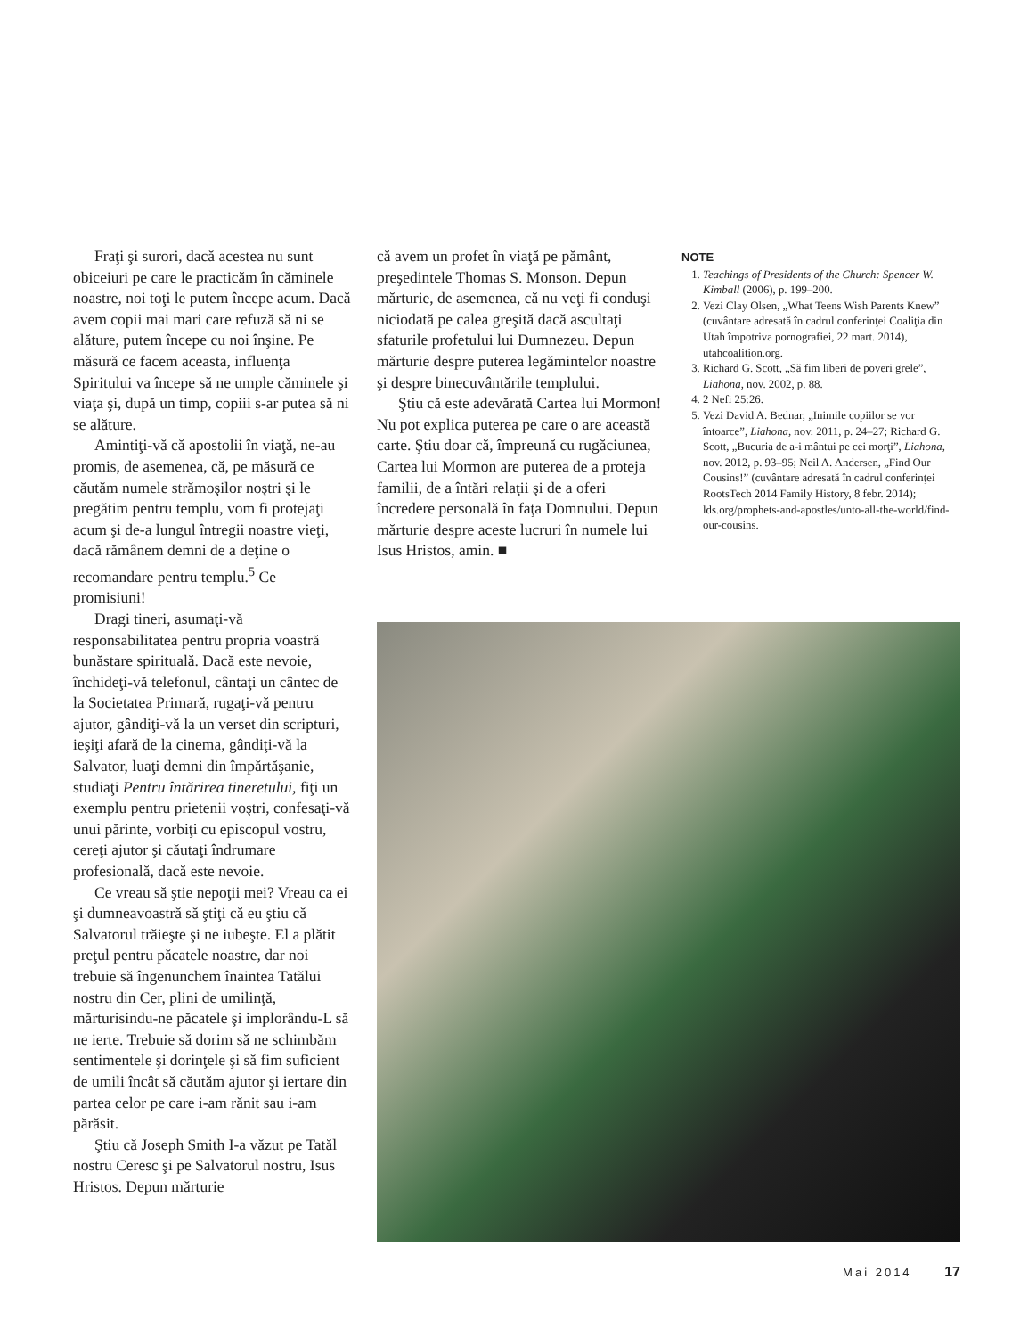Fraţi şi surori, dacă acestea nu sunt obiceiuri pe care le practicăm în căminele noastre, noi toţi le putem începe acum. Dacă avem copii mai mari care refuză să ni se alăture, putem începe cu noi înşine. Pe măsură ce facem aceasta, influenţa Spiritului va începe să ne umple căminele şi viaţa şi, după un timp, copiii s-ar putea să ni se alăture.
Amintiţi-vă că apostolii în viaţă, ne-au promis, de asemenea, că, pe măsură ce căutăm numele strămoşilor noştri şi le pregătim pentru templu, vom fi protejaţi acum şi de-a lungul întregii noastre vieţi, dacă rămânem demni de a deţine o recomandare pentru templu.<sup>5</sup> Ce promisiuni!
Dragi tineri, asumaţi-vă responsabilitatea pentru propria voastră bunăstare spirituală. Dacă este nevoie, închideţi-vă telefonul, cântaţi un cântec de la Societatea Primară, rugaţi-vă pentru ajutor, gândiţi-vă la un verset din scripturi, ieşiţi afară de la cinema, gândiţi-vă la Salvator, luaţi demni din împărtăşanie, studiaţi Pentru întărirea tineretului, fiţi un exemplu pentru prietenii voştri, confesaţi-vă unui părinte, vorbiţi cu episcopul vostru, cereţi ajutor şi căutaţi îndrumare profesională, dacă este nevoie.
Ce vreau să ştie nepoţii mei? Vreau ca ei şi dumneavoastră să ştiţi că eu ştiu că Salvatorul trăieşte şi ne iubeşte. El a plătit preţul pentru păcatele noastre, dar noi trebuie să îngenunchem înaintea Tatălui nostru din Cer, plini de umilinţă, mărturisindu-ne păcatele şi implorându-L să ne ierte. Trebuie să dorim să ne schimbăm sentimentele şi dorinţele şi să fim suficient de umili încât să căutăm ajutor şi iertare din partea celor pe care i-am rănit sau i-am părăsit.
Ştiu că Joseph Smith I-a văzut pe Tatăl nostru Ceresc şi pe Salvatorul nostru, Isus Hristos. Depun mărturie
că avem un profet în viaţă pe pământ, preşedintele Thomas S. Monson. Depun mărturie, de asemenea, că nu veţi fi conduşi niciodată pe calea greşită dacă ascultaţi sfaturile profetului lui Dumnezeu. Depun mărturie despre puterea legămintelor noastre şi despre binecuvântările templului.
Ştiu că este adevărată Cartea lui Mormon! Nu pot explica puterea pe care o are această carte. Ştiu doar că, împreună cu rugăciunea, Cartea lui Mormon are puterea de a proteja familii, de a întări relaţii şi de a oferi încredere personală în faţa Domnului. Depun mărturie despre aceste lucruri în numele lui Isus Hristos, amin. ■
NOTE
1. Teachings of Presidents of the Church: Spencer W. Kimball (2006), p. 199–200.
2. Vezi Clay Olsen, „What Teens Wish Parents Knew” (cuvântare adresată în cadrul conferinţei Coaliţia din Utah împotriva pornografiei, 22 mart. 2014), utahcoalition.org.
3. Richard G. Scott, „Să fim liberi de poveri grele”, Liahona, nov. 2002, p. 88.
4. 2 Nefi 25:26.
5. Vezi David A. Bednar, „Inimile copiilor se vor întoarce”, Liahona, nov. 2011, p. 24–27; Richard G. Scott, „Bucuria de a-i mântui pe cei morţi”, Liahona, nov. 2012, p. 93–95; Neil A. Andersen, „Find Our Cousins!” (cuvântare adresată în cadrul conferinţei RootsTech 2014 Family History, 8 febr. 2014); lds.org/prophets-and-apostles/unto-all-the-world/find-our-cousins.
Mai 2014 17